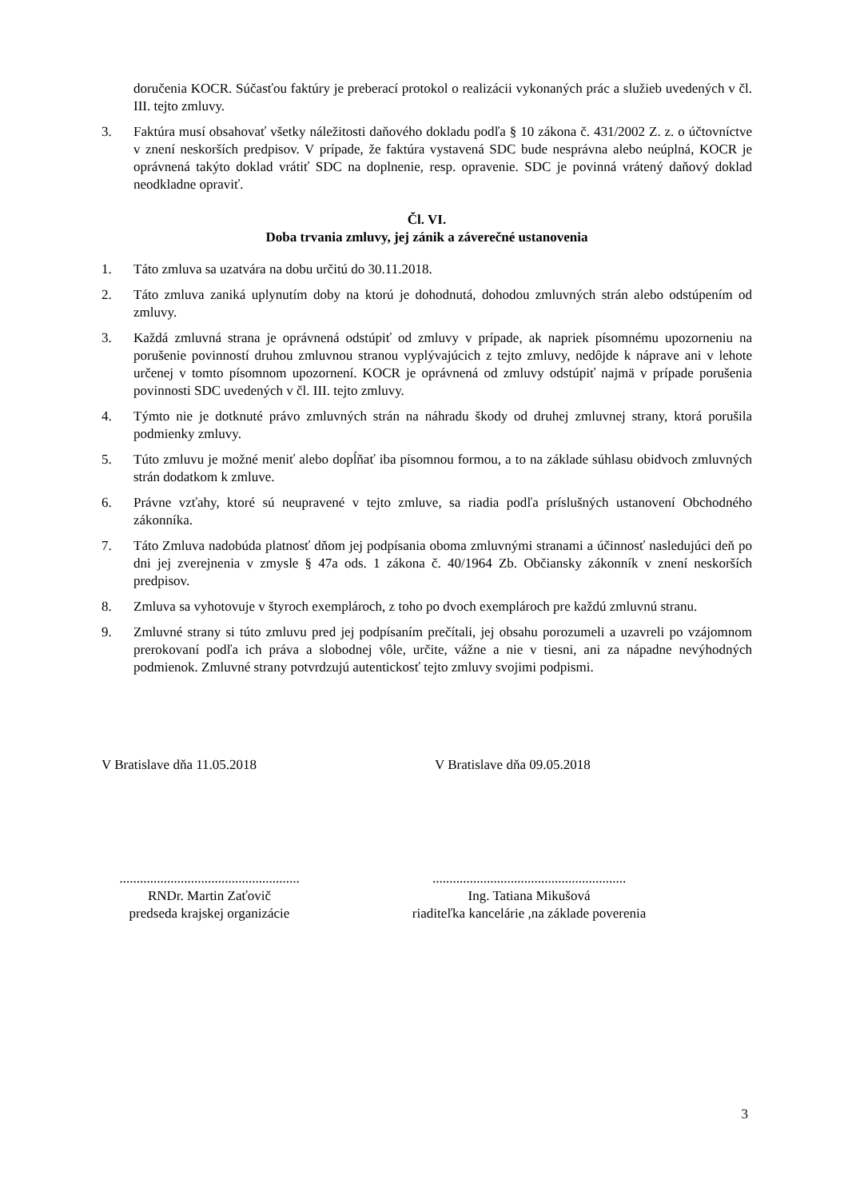doručenia KOCR. Súčasťou faktúry je preberací protokol o realizácii vykonaných prác a služieb uvedených v čl. III. tejto zmluvy.
3. Faktúra musí obsahovať všetky náležitosti daňového dokladu podľa § 10 zákona č. 431/2002 Z. z. o účtovníctve v znení neskorších predpisov. V prípade, že faktúra vystavená SDC bude nesprávna alebo neúplná, KOCR je oprávnená takýto doklad vrátiť SDC na doplnenie, resp. opravenie. SDC je povinná vrátený daňový doklad neodkladne opraviť.
Čl. VI.
Doba trvania zmluvy, jej zánik a záverečné ustanovenia
1. Táto zmluva sa uzatvára na dobu určitú do 30.11.2018.
2. Táto zmluva zaniká uplynutím doby na ktorú je dohodnutá, dohodou zmluvných strán alebo odstúpením od zmluvy.
3. Každá zmluvná strana je oprávnená odstúpiť od zmluvy v prípade, ak napriek písomnému upozorneniu na porušenie povinností druhou zmluvnou stranou vyplývajúcich z tejto zmluvy, nedôjde k náprave ani v lehote určenej v tomto písomnom upozornení. KOCR je oprávnená od zmluvy odstúpiť najmä v prípade porušenia povinnosti SDC uvedených v čl. III. tejto zmluvy.
4. Týmto nie je dotknuté právo zmluvných strán na náhradu škody od druhej zmluvnej strany, ktorá porušila podmienky zmluvy.
5. Túto zmluvu je možné meniť alebo dopĺňať iba písomnou formou, a to na základe súhlasu obidvoch zmluvných strán dodatkom k zmluve.
6. Právne vzťahy, ktoré sú neupravené v tejto zmluve, sa riadia podľa príslušných ustanovení Obchodného zákonníka.
7. Táto Zmluva nadobúda platnosť dňom jej podpísania oboma zmluvnými stranami a účinnosť nasledujúci deň po dni jej zverejnenia v zmysle § 47a ods. 1 zákona č. 40/1964 Zb. Občiansky zákonník v znení neskorších predpisov.
8. Zmluva sa vyhotovuje v štyroch exemplároch, z toho po dvoch exemplároch pre každú zmluvnú stranu.
9. Zmluvné strany si túto zmluvu pred jej podpísaním prečítali, jej obsahu porozumeli a uzavreli po vzájomnom prerokovaní podľa ich práva a slobodnej vôle, určite, vážne a nie v tiesni, ani za nápadne nevýhodných podmienok. Zmluvné strany potvrdzujú autentickosť tejto zmluvy svojimi podpismi.
V Bratislave dňa 11.05.2018 V Bratislave dňa 09.05.2018
.....................................................
RNDr. Martin Zaťovič
predseda krajskej organizácie
.........................................................
Ing. Tatiana Mikušová
riaditeľka kancelárie ,na základe poverenia
3